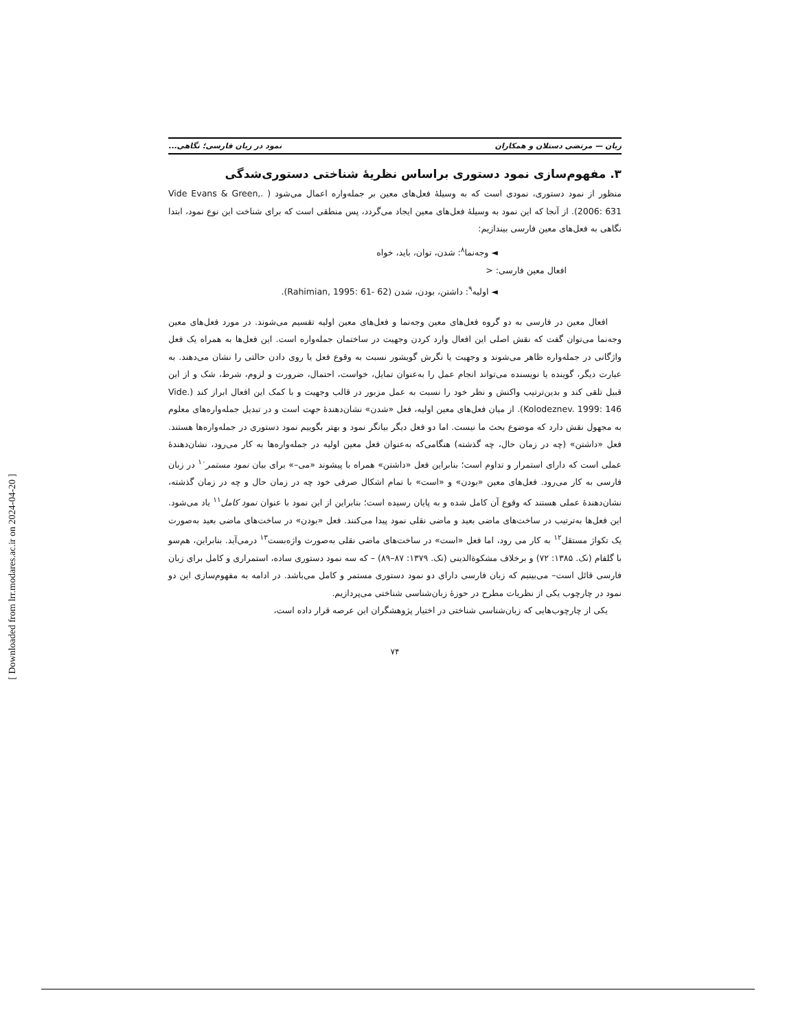[ Downloaded from lrr.modares.ac.ir on 2024-04-20 ]
زبان — مرتضی دستلان و همکاران نمود در زبان فارسی؛ نگاهی...
۳. مفهوم‌سازی نمود دستوری براساس نظریهٔ شناختی دستوری‌شدگی
منظور از نمود دستوری، نمودی است که به وسیلهٔ فعل‌های معین بر جمله‌واره اعمال می‌شود ( .Vide Evans & Green, 2006: 631). از آنجا که این نمود به وسیلهٔ فعل‌های معین ایجاد می‌گردد، پس منطقی است که برای شناخت این نوع نمود، ابتدا نگاهی به فعل‌های معین فارسی بیندازیم:
◄ وجه‌نما<sup>۸</sup>: شدن، توان، باید، خواه
افعال معین فارسی: <
◄ اولیه<sup>۹</sup>: داشتن، بودن، شدن (Rahimian, 1995: 61- 62).
افعال معین در فارسی به دو گروه فعل‌های معین وجه‌نما و فعل‌های معین اولیه تقسیم می‌شوند. در مورد فعل‌های معین وجه‌نما می‌توان گفت که نقش اصلی این افعال وارد کردن وجهیت در ساختمان جمله‌واره است. این فعل‌ها به همراه یک فعل واژگانی در جمله‌واره ظاهر می‌شوند و وجهیت یا نگرش گویشور نسبت به وقوع فعل یا روی دادن حالتی را نشان می‌دهند. به عبارت دیگر، گوینده یا نویسنده می‌تواند انجام عمل را به‌عنوان تمایل، خواست، احتمال، ضرورت و لزوم، شرط، شک و از این قبیل تلقی کند و بدین‌ترتیب واکنش و نظر خود را نسبت به عمل مزبور در قالب وجهیت و با کمک این افعال ابراز کند (Vide. Kolodeznev. 1999: 146). از میان فعل‌های معین اولیه، فعل «شدن» نشان‌دهندهٔ جهت است و در تبدیل جمله‌واره‌های معلوم به مجهول نقش دارد که موضوع بحث ما نیست. اما دو فعل دیگر بیانگر نمود و بهتر بگوییم نمود دستوری در جمله‌واره‌ها هستند. فعل «داشتن» (چه در زمان حال، چه گذشته) هنگامی‌که به‌عنوان فعل معین اولیه در جمله‌واره‌ها به کار می‌رود، نشان‌دهندهٔ عملی است که دارای استمرار و تداوم است؛ بنابراین فعل «داشتن» همراه با پیشوند «می–» برای بیان نمود مستمر<sup>۱۰</sup> در زبان فارسی به کار می‌رود. فعل‌های معین «بودن» و «است» با تمام اشکال صرفی خود چه در زمان حال و چه در زمان گذشته، نشان‌دهندهٔ عملی هستند که وقوع آن کامل شده و به پایان رسیده است؛ بنابراین از این نمود با عنوان نمود کامل<sup>۱۱</sup> یاد می‌شود. این فعل‌ها به‌ترتیب در ساخت‌های ماضی بعید و ماضی نقلی نمود پیدا می‌کنند. فعل «بودن» در ساخت‌های ماضی بعید به‌صورت یک تکواژ مستقل<sup>۱۲</sup> به کار می رود، اما فعل «است» در ساخت‌های ماضی نقلی به‌صورت واژه‌بست<sup>۱۳</sup> درمی‌آید. بنابراین، هم‌سو با گلفام (نک. ۱۳۸۵: ۷۲) و برخلاف مشکوة‌الدینی (نک. ۱۳۷۹: ۸۷–۸۹) – که سه نمود دستوری ساده، استمراری و کامل برای زبان فارسی قائل است– می‌بینیم که زبان فارسی دارای دو نمود دستوری مستمر و کامل می‌باشد. در ادامه به مفهوم‌سازی این دو نمود در چارچوب یکی از نظریات مطرح در حوزهٔ زبان‌شناسی شناختی می‌پردازیم.
یکی از چارچوب‌هایی که زبان‌شناسی شناختی در اختیار پژوهشگران این عرصه قرار داده است،
۷۴